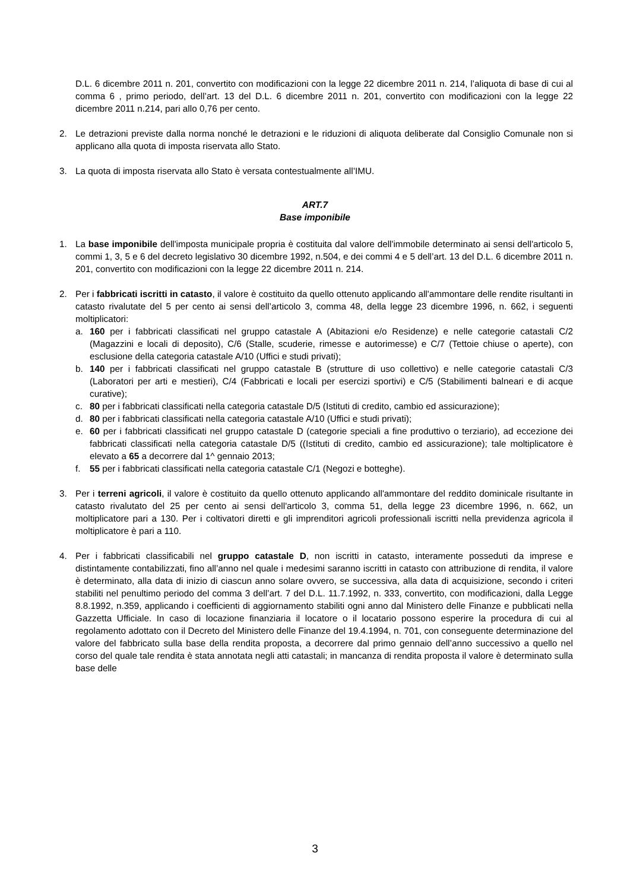D.L. 6 dicembre 2011 n. 201, convertito con modificazioni con la legge 22 dicembre 2011 n. 214, l’aliquota di base di cui al comma 6 , primo periodo, dell’art. 13 del D.L. 6 dicembre 2011 n. 201, convertito con modificazioni con la legge 22 dicembre 2011 n.214, pari allo 0,76 per cento.
2. Le detrazioni previste dalla norma nonché le detrazioni e le riduzioni di aliquota deliberate dal Consiglio Comunale non si applicano alla quota di imposta riservata allo Stato.
3. La quota di imposta riservata allo Stato è versata contestualmente all’IMU.
ART.7
Base imponibile
1. La base imponibile dell'imposta municipale propria è costituita dal valore dell'immobile determinato ai sensi dell'articolo 5, commi 1, 3, 5 e 6 del decreto legislativo 30 dicembre 1992, n.504, e dei commi 4 e 5 dell’art. 13 del D.L. 6 dicembre 2011 n. 201, convertito con modificazioni con la legge 22 dicembre 2011 n. 214.
2. Per i fabbricati iscritti in catasto, il valore è costituito da quello ottenuto applicando all'ammontare delle rendite risultanti in catasto rivalutate del 5 per cento ai sensi dell’articolo 3, comma 48, della legge 23 dicembre 1996, n. 662, i seguenti moltiplicatori:
a. 160 per i fabbricati classificati nel gruppo catastale A (Abitazioni e/o Residenze) e nelle categorie catastali C/2 (Magazzini e locali di deposito), C/6 (Stalle, scuderie, rimesse e autorimesse) e C/7 (Tettoie chiuse o aperte), con esclusione della categoria catastale A/10 (Uffici e studi privati);
b. 140 per i fabbricati classificati nel gruppo catastale B (strutture di uso collettivo) e nelle categorie catastali C/3 (Laboratori per arti e mestieri), C/4 (Fabbricati e locali per esercizi sportivi) e C/5 (Stabilimenti balneari e di acque curative);
c. 80 per i fabbricati classificati nella categoria catastale D/5 (Istituti di credito, cambio ed assicurazione);
d. 80 per i fabbricati classificati nella categoria catastale A/10 (Uffici e studi privati);
e. 60 per i fabbricati classificati nel gruppo catastale D (categorie speciali a fine produttivo o terziario), ad eccezione dei fabbricati classificati nella categoria catastale D/5 ((Istituti di credito, cambio ed assicurazione); tale moltiplicatore è elevato a 65 a decorrere dal 1^ gennaio 2013;
f. 55 per i fabbricati classificati nella categoria catastale C/1 (Negozi e botteghe).
3. Per i terreni agricoli, il valore è costituito da quello ottenuto applicando all'ammontare del reddito dominicale risultante in catasto rivalutato del 25 per cento ai sensi dell'articolo 3, comma 51, della legge 23 dicembre 1996, n. 662, un moltiplicatore pari a 130. Per i coltivatori diretti e gli imprenditori agricoli professionali iscritti nella previdenza agricola il moltiplicatore è pari a 110.
4. Per i fabbricati classificabili nel gruppo catastale D, non iscritti in catasto, interamente posseduti da imprese e distintamente contabilizzati, fino all’anno nel quale i medesimi saranno iscritti in catasto con attribuzione di rendita, il valore è determinato, alla data di inizio di ciascun anno solare ovvero, se successiva, alla data di acquisizione, secondo i criteri stabiliti nel penultimo periodo del comma 3 dell’art. 7 del D.L. 11.7.1992, n. 333, convertito, con modificazioni, dalla Legge 8.8.1992, n.359, applicando i coefficienti di aggiornamento stabiliti ogni anno dal Ministero delle Finanze e pubblicati nella Gazzetta Ufficiale. In caso di locazione finanziaria il locatore o il locatario possono esperire la procedura di cui al regolamento adottato con il Decreto del Ministero delle Finanze del 19.4.1994, n. 701, con conseguente determinazione del valore del fabbricato sulla base della rendita proposta, a decorrere dal primo gennaio dell’anno successivo a quello nel corso del quale tale rendita è stata annotata negli atti catastali; in mancanza di rendita proposta il valore è determinato sulla base delle
3